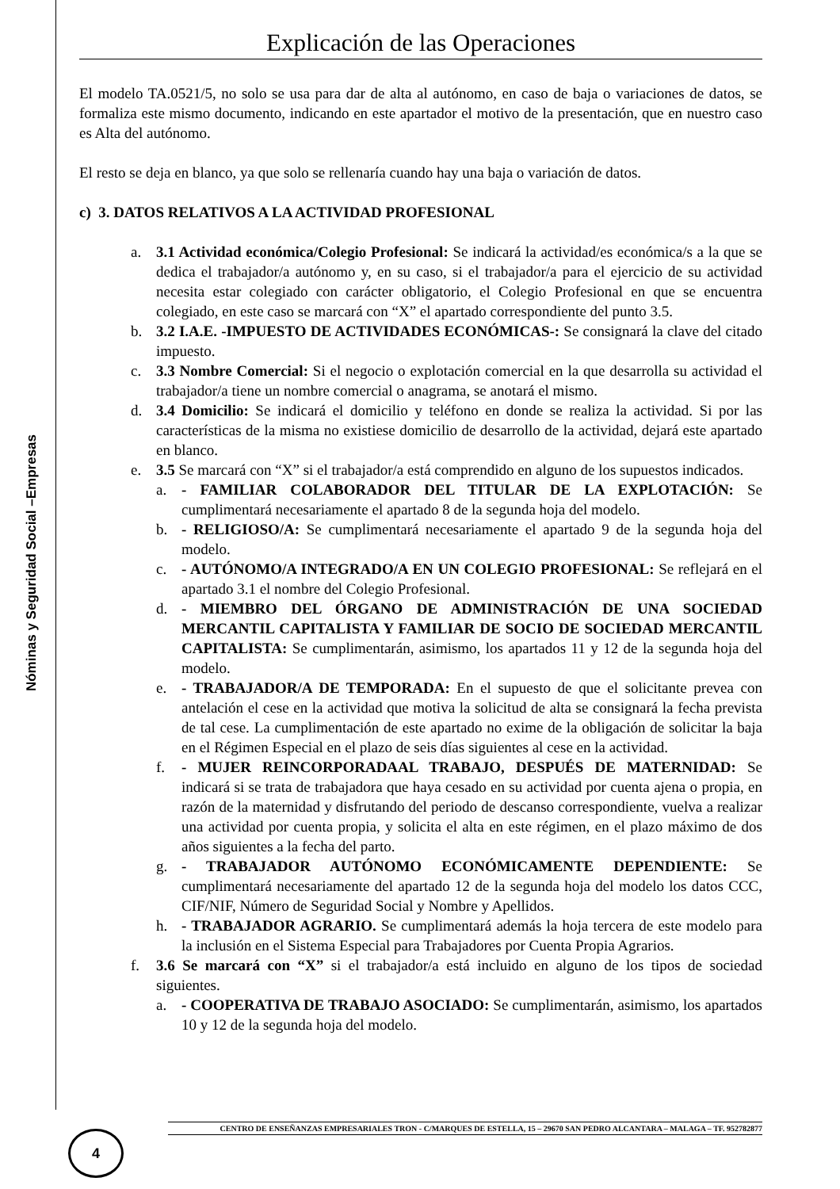Nóminas y Seguridad Social –Empresas
Explicación de las Operaciones
El modelo TA.0521/5, no solo se usa para dar de alta al autónomo, en caso de baja o variaciones de datos, se formaliza este mismo documento, indicando en este apartador el motivo de la presentación, que en nuestro caso es Alta del autónomo.
El resto se deja en blanco, ya que solo se rellenaría cuando hay una baja o variación de datos.
c) 3. DATOS RELATIVOS A LA ACTIVIDAD PROFESIONAL
a. 3.1 Actividad económica/Colegio Profesional: Se indicará la actividad/es económica/s a la que se dedica el trabajador/a autónomo y, en su caso, si el trabajador/a para el ejercicio de su actividad necesita estar colegiado con carácter obligatorio, el Colegio Profesional en que se encuentra colegiado, en este caso se marcará con “X” el apartado correspondiente del punto 3.5.
b. 3.2 I.A.E. -IMPUESTO DE ACTIVIDADES ECONÓMICAS-: Se consignará la clave del citado impuesto.
c. 3.3 Nombre Comercial: Si el negocio o explotación comercial en la que desarrolla su actividad el trabajador/a tiene un nombre comercial o anagrama, se anotará el mismo.
d. 3.4 Domicilio: Se indicará el domicilio y teléfono en donde se realiza la actividad. Si por las características de la misma no existiese domicilio de desarrollo de la actividad, dejará este apartado en blanco.
e. 3.5 Se marcará con “X” si el trabajador/a está comprendido en alguno de los supuestos indicados.
a. - FAMILIAR COLABORADOR DEL TITULAR DE LA EXPLOTACIÓN: Se cumplimentará necesariamente el apartado 8 de la segunda hoja del modelo.
b. - RELIGIOSO/A: Se cumplimentará necesariamente el apartado 9 de la segunda hoja del modelo.
c. - AUTÓNOMO/A INTEGRADO/A EN UN COLEGIO PROFESIONAL: Se reflejará en el apartado 3.1 el nombre del Colegio Profesional.
d. - MIEMBRO DEL ÓRGANO DE ADMINISTRACIÓN DE UNA SOCIEDAD MERCANTIL CAPITALISTA Y FAMILIAR DE SOCIO DE SOCIEDAD MERCANTIL CAPITALISTA: Se cumplimentarán, asimismo, los apartados 11 y 12 de la segunda hoja del modelo.
e. - TRABAJADOR/A DE TEMPORADA: En el supuesto de que el solicitante prevea con antelación el cese en la actividad que motiva la solicitud de alta se consignará la fecha prevista de tal cese. La cumplimentación de este apartado no exime de la obligación de solicitar la baja en el Régimen Especial en el plazo de seis días siguientes al cese en la actividad.
f. - MUJER REINCORPORADAAL TRABAJO, DESPUÉS DE MATERNIDAD: Se indicará si se trata de trabajadora que haya cesado en su actividad por cuenta ajena o propia, en razón de la maternidad y disfrutando del periodo de descanso correspondiente, vuelva a realizar una actividad por cuenta propia, y solicita el alta en este régimen, en el plazo máximo de dos años siguientes a la fecha del parto.
g. - TRABAJADOR AUTÓNOMO ECONÓMICAMENTE DEPENDIENTE: Se cumplimentará necesariamente del apartado 12 de la segunda hoja del modelo los datos CCC, CIF/NIF, Número de Seguridad Social y Nombre y Apellidos.
h. - TRABAJADOR AGRARIO. Se cumplimentará además la hoja tercera de este modelo para la inclusión en el Sistema Especial para Trabajadores por Cuenta Propia Agrarios.
f. 3.6 Se marcará con “X” si el trabajador/a está incluido en alguno de los tipos de sociedad siguientes.
a. - COOPERATIVA DE TRABAJO ASOCIADO: Se cumplimentarán, asimismo, los apartados 10 y 12 de la segunda hoja del modelo.
CENTRO DE ENSEÑANZAS EMPRESARIALES TRON - C/MARQUES DE ESTELLA, 15 – 29670 SAN PEDRO ALCANTARA – MALAGA – TF. 952782877
4